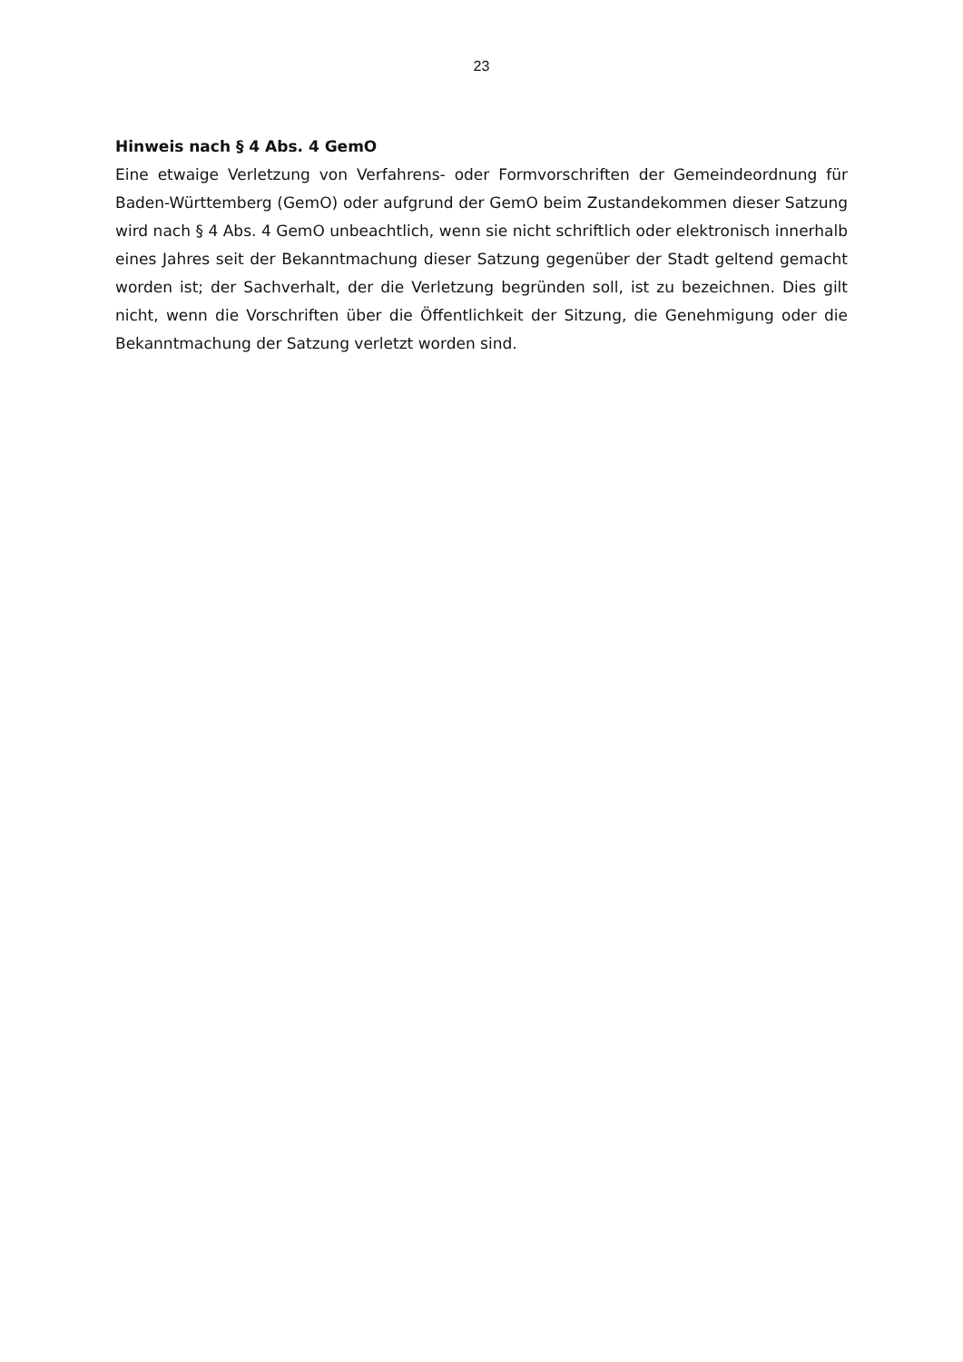23
Hinweis nach § 4 Abs. 4 GemO
Eine etwaige Verletzung von Verfahrens- oder Formvorschriften der Gemeindeordnung für Baden-Württemberg (GemO) oder aufgrund der GemO beim Zustandekommen dieser Satzung wird nach § 4 Abs. 4 GemO unbeachtlich, wenn sie nicht schriftlich oder elektronisch innerhalb eines Jahres seit der Bekanntmachung dieser Satzung gegenüber der Stadt geltend gemacht worden ist; der Sachverhalt, der die Verletzung begründen soll, ist zu bezeichnen. Dies gilt nicht, wenn die Vorschriften über die Öffentlichkeit der Sitzung, die Genehmigung oder die Bekanntmachung der Satzung verletzt worden sind.